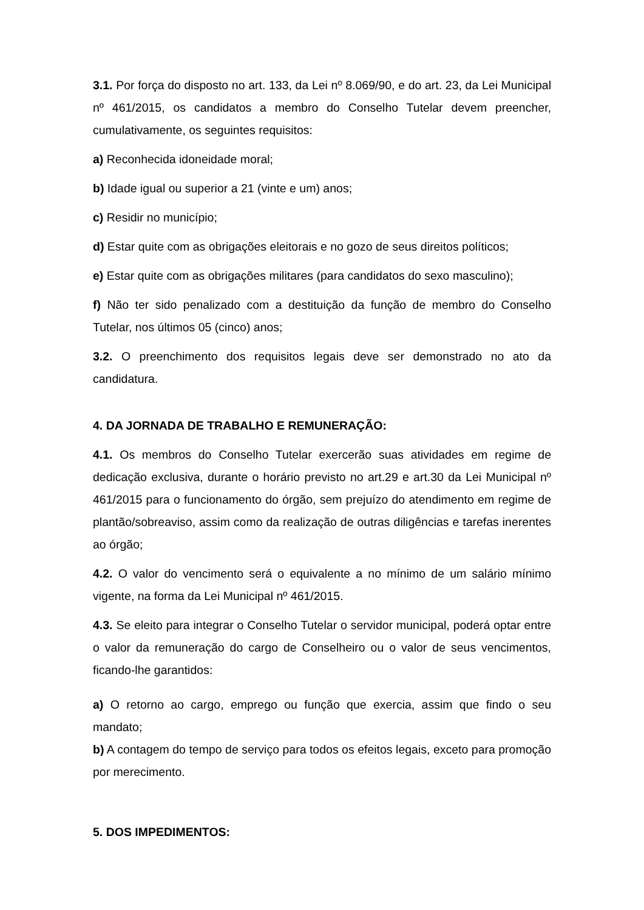3.1. Por força do disposto no art. 133, da Lei nº 8.069/90, e do art. 23, da Lei Municipal nº 461/2015, os candidatos a membro do Conselho Tutelar devem preencher, cumulativamente, os seguintes requisitos:
a) Reconhecida idoneidade moral;
b) Idade igual ou superior a 21 (vinte e um) anos;
c) Residir no município;
d) Estar quite com as obrigações eleitorais e no gozo de seus direitos políticos;
e) Estar quite com as obrigações militares (para candidatos do sexo masculino);
f) Não ter sido penalizado com a destituição da função de membro do Conselho Tutelar, nos últimos 05 (cinco) anos;
3.2. O preenchimento dos requisitos legais deve ser demonstrado no ato da candidatura.
4. DA JORNADA DE TRABALHO E REMUNERAÇÃO:
4.1. Os membros do Conselho Tutelar exercerão suas atividades em regime de dedicação exclusiva, durante o horário previsto no art.29 e art.30 da Lei Municipal nº 461/2015 para o funcionamento do órgão, sem prejuízo do atendimento em regime de plantão/sobreaviso, assim como da realização de outras diligências e tarefas inerentes ao órgão;
4.2. O valor do vencimento será o equivalente a no mínimo de um salário mínimo vigente, na forma da Lei Municipal nº 461/2015.
4.3. Se eleito para integrar o Conselho Tutelar o servidor municipal, poderá optar entre o valor da remuneração do cargo de Conselheiro ou o valor de seus vencimentos, ficando-lhe garantidos:
a) O retorno ao cargo, emprego ou função que exercia, assim que findo o seu mandato;
b) A contagem do tempo de serviço para todos os efeitos legais, exceto para promoção por merecimento.
5. DOS IMPEDIMENTOS: